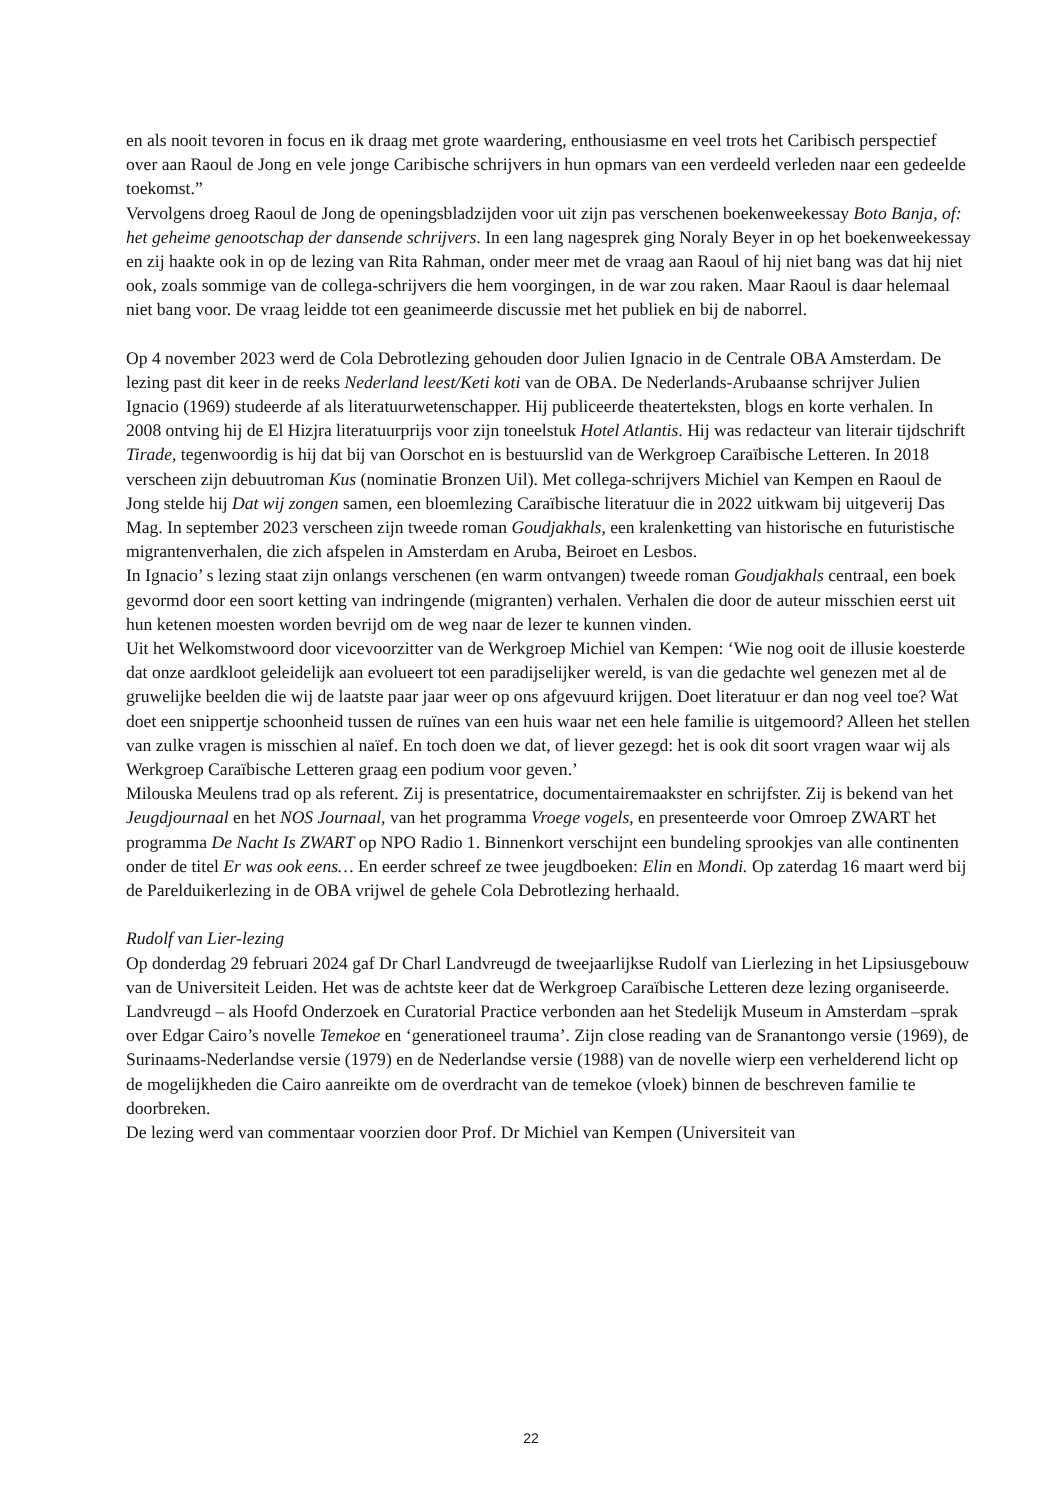en als nooit tevoren in focus en ik draag met grote waardering, enthousiasme en veel trots het Caribisch perspectief over aan Raoul de Jong en vele jonge Caribische schrijvers in hun opmars van een verdeeld verleden naar een gedeelde toekomst.”
Vervolgens droeg Raoul de Jong de openingsbladzijden voor uit zijn pas verschenen boekenweekessay Boto Banja, of: het geheime genootschap der dansende schrijvers. In een lang nagesprek ging Noraly Beyer in op het boekenweekessay en zij haakte ook in op de lezing van Rita Rahman, onder meer met de vraag aan Raoul of hij niet bang was dat hij niet ook, zoals sommige van de collega-schrijvers die hem voorgingen, in de war zou raken. Maar Raoul is daar helemaal niet bang voor. De vraag leidde tot een geanimeerde discussie met het publiek en bij de naborrel.
Op 4 november 2023 werd de Cola Debrotlezing gehouden door Julien Ignacio in de Centrale OBA Amsterdam. De lezing past dit keer in de reeks Nederland leest/Keti koti van de OBA. De Nederlands-Arubaanse schrijver Julien Ignacio (1969) studeerde af als literatuurwetenschapper. Hij publiceerde theaterteksten, blogs en korte verhalen. In 2008 ontving hij de El Hizjra literatuurprijs voor zijn toneelstuk Hotel Atlantis. Hij was redacteur van literair tijdschrift Tirade, tegenwoordig is hij dat bij van Oorschot en is bestuurslid van de Werkgroep Caraïbische Letteren. In 2018 verscheen zijn debuutroman Kus (nominatie Bronzen Uil). Met collega-schrijvers Michiel van Kempen en Raoul de Jong stelde hij Dat wij zongen samen, een bloemlezing Caraïbische literatuur die in 2022 uitkwam bij uitgeverij Das Mag. In september 2023 verscheen zijn tweede roman Goudjakhals, een kralenketting van historische en futuristische migrantenverhalen, die zich afspelen in Amsterdam en Aruba, Beiroet en Lesbos.
In Ignacio’ s lezing staat zijn onlangs verschenen (en warm ontvangen) tweede roman Goudjakhals centraal, een boek gevormd door een soort ketting van indringende (migranten) verhalen. Verhalen die door de auteur misschien eerst uit hun ketenen moesten worden bevrijd om de weg naar de lezer te kunnen vinden.
Uit het Welkomstwoord door vicevoorzitter van de Werkgroep Michiel van Kempen: ‘Wie nog ooit de illusie koesterde dat onze aardkloot geleidelijk aan evolueert tot een paradijselijker wereld, is van die gedachte wel genezen met al de gruwelijke beelden die wij de laatste paar jaar weer op ons afgevuurd krijgen. Doet literatuur er dan nog veel toe? Wat doet een snippertje schoonheid tussen de ruïnes van een huis waar net een hele familie is uitgemoord? Alleen het stellen van zulke vragen is misschien al naïef. En toch doen we dat, of liever gezegd: het is ook dit soort vragen waar wij als Werkgroep Caraïbische Letteren graag een podium voor geven.’
Milouska Meulens trad op als referent. Zij is presentatrice, documentairemaakster en schrijfster. Zij is bekend van het Jeugdjournaal en het NOS Journaal, van het programma Vroege vogels, en presenteerde voor Omroep ZWART het programma De Nacht Is ZWART op NPO Radio 1. Binnenkort verschijnt een bundeling sprookjes van alle continenten onder de titel Er was ook eens… En eerder schreef ze twee jeugdboeken: Elin en Mondi. Op zaterdag 16 maart werd bij de Parelduikerlezing in de OBA vrijwel de gehele Cola Debrotlezing herhaald.
Rudolf van Lier-lezing
Op donderdag 29 februari 2024 gaf Dr Charl Landvreugd de tweejaarlijkse Rudolf van Lierlezing in het Lipsiusgebouw van de Universiteit Leiden. Het was de achtste keer dat de Werkgroep Caraïbische Letteren deze lezing organiseerde. Landvreugd – als Hoofd Onderzoek en Curatorial Practice verbonden aan het Stedelijk Museum in Amsterdam –sprak over Edgar Cairo’s novelle Temekoe en ‘generationeel trauma’. Zijn close reading van de Sranantongo versie (1969), de Surinaams-Nederlandse versie (1979) en de Nederlandse versie (1988) van de novelle wierp een verhelderend licht op de mogelijkheden die Cairo aanreikte om de overdracht van de temekoe (vloek) binnen de beschreven familie te doorbreken.
De lezing werd van commentaar voorzien door Prof. Dr Michiel van Kempen (Universiteit van
22